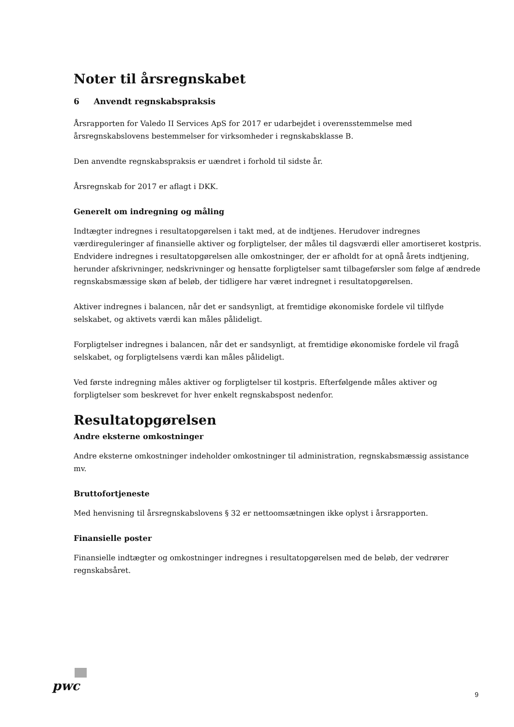Noter til årsregnskabet
6 Anvendt regnskabspraksis
Årsrapporten for Valedo II Services ApS for 2017 er udarbejdet i overensstemmelse med årsregnskabslovens bestemmelser for virksomheder i regnskabsklasse B.
Den anvendte regnskabspraksis er uændret i forhold til sidste år.
Årsregnskab for 2017 er aflagt i DKK.
Generelt om indregning og måling
Indtægter indregnes i resultatopgørelsen i takt med, at de indtjenes. Herudover indregnes værdireguleringer af finansielle aktiver og forpligtelser, der måles til dagsværdi eller amortiseret kostpris. Endvidere indregnes i resultatopgørelsen alle omkostninger, der er afholdt for at opnå årets indtjening, herunder afskrivninger, nedskrivninger og hensatte forpligtelser samt tilbageførsler som følge af ændrede regnskabsmæssige skøn af beløb, der tidligere har været indregnet i resultatopgørelsen.
Aktiver indregnes i balancen, når det er sandsynligt, at fremtidige økonomiske fordele vil tilflyde selskabet, og aktivets værdi kan måles pålideligt.
Forpligtelser indregnes i balancen, når det er sandsynligt, at fremtidige økonomiske fordele vil fragå selskabet, og forpligtelsens værdi kan måles pålideligt.
Ved første indregning måles aktiver og forpligtelser til kostpris. Efterfølgende måles aktiver og forpligtelser som beskrevet for hver enkelt regnskabspost nedenfor.
Resultatopgørelsen
Andre eksterne omkostninger
Andre eksterne omkostninger indeholder omkostninger til administration, regnskabsmæssig assistance mv.
Bruttofortjeneste
Med henvisning til årsregnskabslovens § 32 er nettoomsætningen ikke oplyst i årsrapporten.
Finansielle poster
Finansielle indtægter og omkostninger indregnes i resultatopgørelsen med de beløb, der vedrører regnskabsåret.
pwc
9